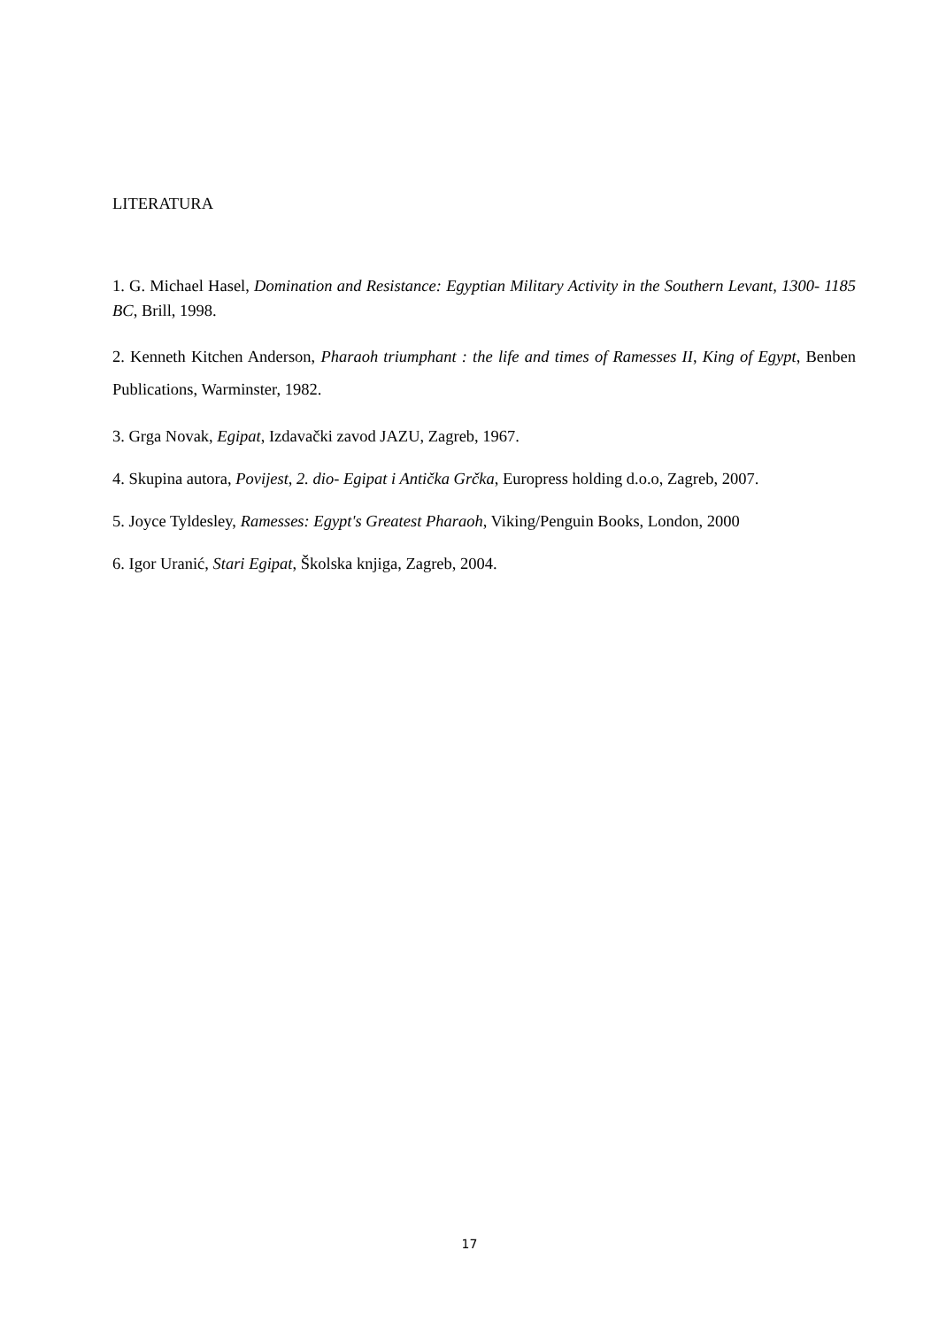LITERATURA
1. G. Michael Hasel, Domination and Resistance: Egyptian Military Activity in the Southern Levant, 1300- 1185 BC, Brill, 1998.
2. Kenneth Kitchen Anderson, Pharaoh triumphant : the life and times of Ramesses II, King of Egypt, Benben Publications, Warminster, 1982.
3. Grga Novak, Egipat, Izdavački zavod JAZU, Zagreb, 1967.
4. Skupina autora, Povijest, 2. dio- Egipat i Antička Grčka, Europress holding d.o.o, Zagreb, 2007.
5. Joyce Tyldesley, Ramesses: Egypt's Greatest Pharaoh, Viking/Penguin Books, London, 2000
6. Igor Uranić, Stari Egipat, Školska knjiga, Zagreb, 2004.
17